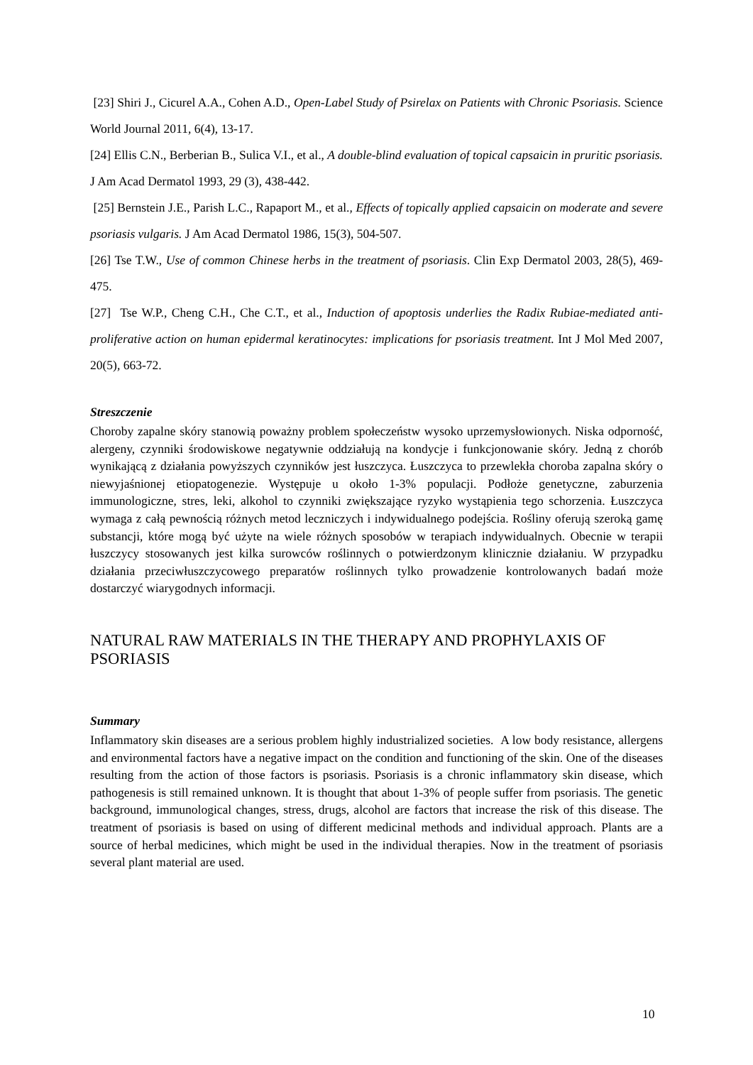[23] Shiri J., Cicurel A.A., Cohen A.D., Open-Label Study of Psirelax on Patients with Chronic Psoriasis. Science World Journal 2011, 6(4), 13-17.
[24] Ellis C.N., Berberian B., Sulica V.I., et al., A double-blind evaluation of topical capsaicin in pruritic psoriasis. J Am Acad Dermatol 1993, 29 (3), 438-442.
[25] Bernstein J.E., Parish L.C., Rapaport M., et al., Effects of topically applied capsaicin on moderate and severe psoriasis vulgaris. J Am Acad Dermatol 1986, 15(3), 504-507.
[26] Tse T.W., Use of common Chinese herbs in the treatment of psoriasis. Clin Exp Dermatol 2003, 28(5), 469-475.
[27] Tse W.P., Cheng C.H., Che C.T., et al., Induction of apoptosis underlies the Radix Rubiae-mediated anti-proliferative action on human epidermal keratinocytes: implications for psoriasis treatment. Int J Mol Med 2007, 20(5), 663-72.
Streszczenie
Choroby zapalne skóry stanowią poważny problem społeczeństw wysoko uprzemysłowionych. Niska odporność, alergeny, czynniki środowiskowe negatywnie oddziałują na kondycje i funkcjonowanie skóry. Jedną z chorób wynikającą z działania powyższych czynników jest łuszczyca. Łuszczyca to przewlekła choroba zapalna skóry o niewyjaśnionej etiopatogenezie. Występuje u około 1-3% populacji. Podłoże genetyczne, zaburzenia immunologiczne, stres, leki, alkohol to czynniki zwiększające ryzyko wystąpienia tego schorzenia. Łuszczyca wymaga z całą pewnością różnych metod leczniczych i indywidualnego podejścia. Rośliny oferują szeroką gamę substancji, które mogą być użyte na wiele różnych sposobów w terapiach indywidualnych. Obecnie w terapii łuszczycy stosowanych jest kilka surowców roślinnych o potwierdzonym klinicznie działaniu. W przypadku działania przeciwłuszczycowego preparatów roślinnych tylko prowadzenie kontrolowanych badań może dostarczyć wiarygodnych informacji.
NATURAL RAW MATERIALS IN THE THERAPY AND PROPHYLAXIS OF PSORIASIS
Summary
Inflammatory skin diseases are a serious problem highly industrialized societies. A low body resistance, allergens and environmental factors have a negative impact on the condition and functioning of the skin. One of the diseases resulting from the action of those factors is psoriasis. Psoriasis is a chronic inflammatory skin disease, which pathogenesis is still remained unknown. It is thought that about 1-3% of people suffer from psoriasis. The genetic background, immunological changes, stress, drugs, alcohol are factors that increase the risk of this disease. The treatment of psoriasis is based on using of different medicinal methods and individual approach. Plants are a source of herbal medicines, which might be used in the individual therapies. Now in the treatment of psoriasis several plant material are used.
10